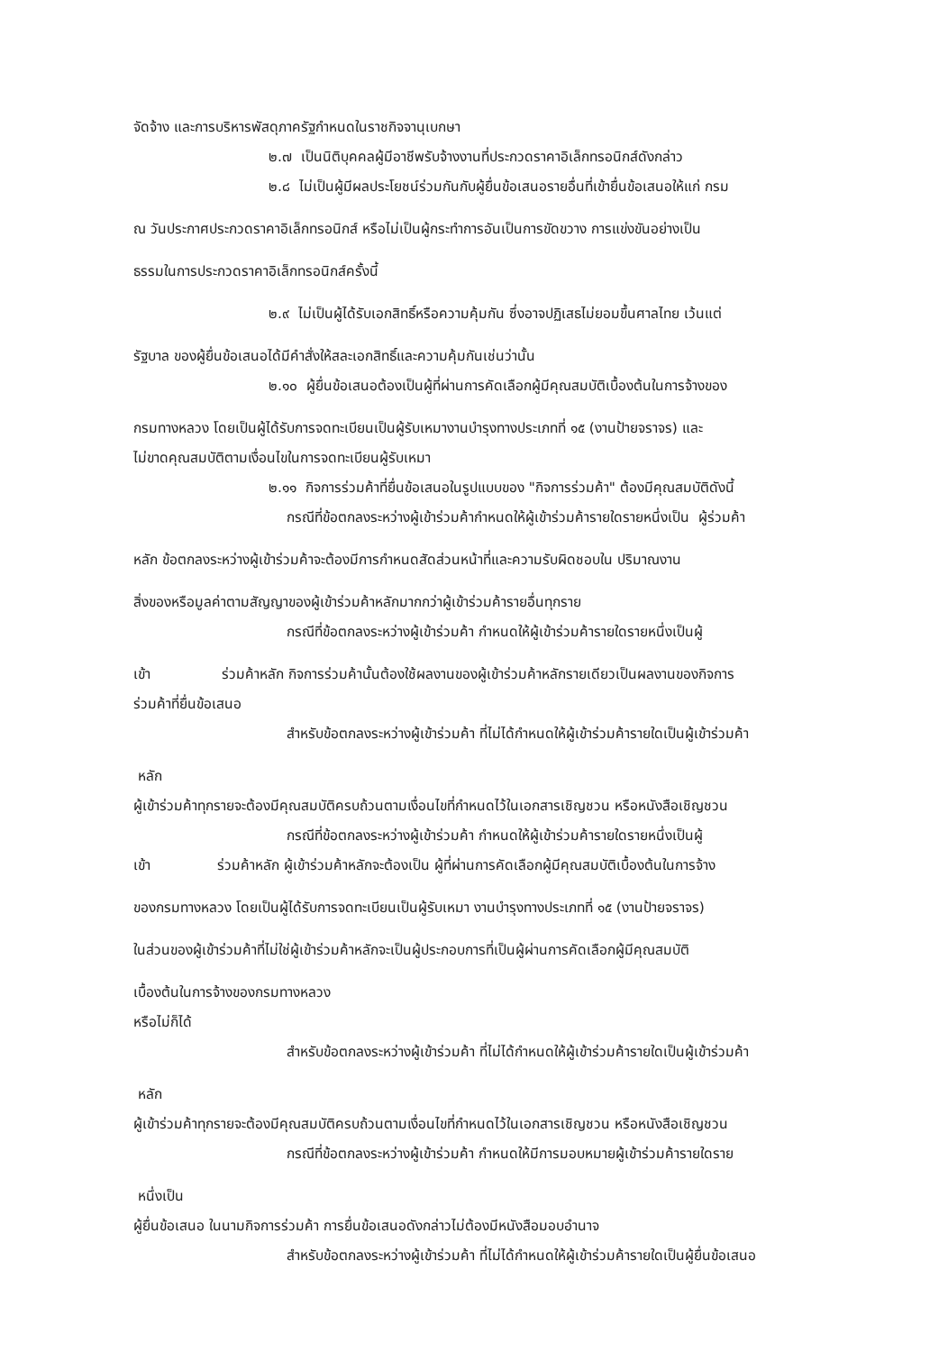จัดจ้าง และการบริหารพัสดุภาครัฐกำหนดในราชกิจจานุเบกษา
๒.๗ เป็นนิติบุคคลผู้มีอาชีพรับจ้างงานที่ประกวดราคาอิเล็กทรอนิกส์ดังกล่าว
๒.๘ ไม่เป็นผู้มีผลประโยชน์ร่วมกันกับผู้ยื่นข้อเสนอรายอื่นที่เข้ายื่นข้อเสนอให้แก่ กรม
ณ วันประกาศประกวดราคาอิเล็กทรอนิกส์ หรือไม่เป็นผู้กระทำการอันเป็นการขัดขวาง การแข่งขันอย่างเป็น
ธรรมในการประกวดราคาอิเล็กทรอนิกส์ครั้งนี้
๒.๙ ไม่เป็นผู้ได้รับเอกสิทธิ์หรือความคุ้มกัน ซึ่งอาจปฏิเสธไม่ยอมขึ้นศาลไทย เว้นแต่
รัฐบาล ของผู้ยื่นข้อเสนอได้มีคำสั่งให้สละเอกสิทธิ์และความคุ้มกันเช่นว่านั้น
๒.๑๐ ผู้ยื่นข้อเสนอต้องเป็นผู้ที่ผ่านการคัดเลือกผู้มีคุณสมบัติเบื้องต้นในการจ้างของ
กรมทางหลวง โดยเป็นผู้ได้รับการจดทะเบียนเป็นผู้รับเหมางานบำรุงทางประเภทที่ ๑๕ (งานป้ายจราจร) และ
ไม่ขาดคุณสมบัติตามเงื่อนไขในการจดทะเบียนผู้รับเหมา
๒.๑๑ กิจการร่วมค้าที่ยื่นข้อเสนอในรูปแบบของ "กิจการร่วมค้า" ต้องมีคุณสมบัติดังนี้
กรณีที่ข้อตกลงระหว่างผู้เข้าร่วมค้ากำหนดให้ผู้เข้าร่วมค้ารายใดรายหนึ่งเป็น ผู้ร่วมค้า
หลัก ข้อตกลงระหว่างผู้เข้าร่วมค้าจะต้องมีการกำหนดสัดส่วนหน้าที่และความรับผิดชอบใน ปริมาณงาน
สิ่งของหรือมูลค่าตามสัญญาของผู้เข้าร่วมค้าหลักมากกว่าผู้เข้าร่วมค้ารายอื่นทุกราย
กรณีที่ข้อตกลงระหว่างผู้เข้าร่วมค้า กำหนดให้ผู้เข้าร่วมค้ารายใดรายหนึ่งเป็นผู้
เข้า ร่วมค้าหลัก กิจการร่วมค้านั้นต้องใช้ผลงานของผู้เข้าร่วมค้าหลักรายเดียวเป็นผลงานของกิจการ
ร่วมค้าที่ยื่นข้อเสนอ
สำหรับข้อตกลงระหว่างผู้เข้าร่วมค้า ที่ไม่ได้กำหนดให้ผู้เข้าร่วมค้ารายใดเป็นผู้เข้าร่วมค้า
หลัก
ผู้เข้าร่วมค้าทุกรายจะต้องมีคุณสมบัติครบถ้วนตามเงื่อนไขที่กำหนดไว้ในเอกสารเชิญชวน หรือหนังสือเชิญชวน
กรณีที่ข้อตกลงระหว่างผู้เข้าร่วมค้า กำหนดให้ผู้เข้าร่วมค้ารายใดรายหนึ่งเป็นผู้
เข้า ร่วมค้าหลัก ผู้เข้าร่วมค้าหลักจะต้องเป็น ผู้ที่ผ่านการคัดเลือกผู้มีคุณสมบัติเบื้องต้นในการจ้าง
ของกรมทางหลวง โดยเป็นผู้ได้รับการจดทะเบียนเป็นผู้รับเหมา งานบำรุงทางประเภทที่ ๑๕ (งานป้ายจราจร)
ในส่วนของผู้เข้าร่วมค้าที่ไม่ใช่ผู้เข้าร่วมค้าหลักจะเป็นผู้ประกอบการที่เป็นผู้ผ่านการคัดเลือกผู้มีคุณสมบัติ
เบื้องต้นในการจ้างของกรมทางหลวง
หรือไม่ก็ได้
สำหรับข้อตกลงระหว่างผู้เข้าร่วมค้า ที่ไม่ได้กำหนดให้ผู้เข้าร่วมค้ารายใดเป็นผู้เข้าร่วมค้า
หลัก
ผู้เข้าร่วมค้าทุกรายจะต้องมีคุณสมบัติครบถ้วนตามเงื่อนไขที่กำหนดไว้ในเอกสารเชิญชวน หรือหนังสือเชิญชวน
กรณีที่ข้อตกลงระหว่างผู้เข้าร่วมค้า กำหนดให้มีการมอบหมายผู้เข้าร่วมค้ารายใดราย
หนึ่งเป็น
ผู้ยื่นข้อเสนอ ในนามกิจการร่วมค้า การยื่นข้อเสนอดังกล่าวไม่ต้องมีหนังสือมอบอำนาจ
สำหรับข้อตกลงระหว่างผู้เข้าร่วมค้า ที่ไม่ได้กำหนดให้ผู้เข้าร่วมค้ารายใดเป็นผู้ยื่นข้อเสนอ